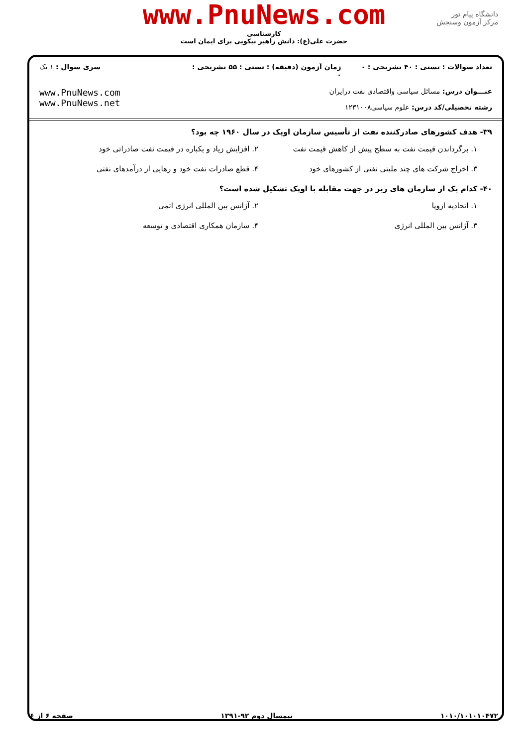دانشگاه پیام نور
مرکز آزمون وسنجش
www.PnuNews.com
کارشناسی
حضرت علی(ع): دانش راهبر نیکویی برای ایمان است
تعداد سوالات : تستی : ۴۰ تشریحی : ۰
زمان آزمون (دقیقه) : تستی : ۵۵ تشریحی : ۰
سری سوال : ۱ یک
عنـــوان درس: مسائل سیاسی واقتصادی نفت درایران
رشته تحصیلی/کد درس: علوم سیاسی۱۲۳۱۰۰۸
www.PnuNews.com
www.PnuNews.net
۳۹- هدف کشورهای صادرکننده نفت از تأسیس سازمان اوپک در سال ۱۹۶۰ چه بود؟
۱. برگرداندن قیمت نفت به سطح پیش از کاهش قیمت نفت
۲. افزایش زیاد و یکباره در قیمت نفت صادراتی خود
۳. اخراج شرکت های چند ملیتی نفتی از کشورهای خود
۴. قطع صادرات نفت خود و رهایی از درآمدهای نفتی
۴۰- کدام یک از سازمان های زیر در جهت مقابله با اوپک تشکیل شده است؟
۱. اتحادیه اروپا
۲. آژانس بین المللی انرژی اتمی
۳. آژانس بین المللی انرژی
۴. سازمان همکاری اقتصادی و توسعه
۱۰۱۰/۱۰۱۰۱۰۴۷۲ نیمسال دوم ۹۲-۱۳۹۱ صفحه ۶ از ۶